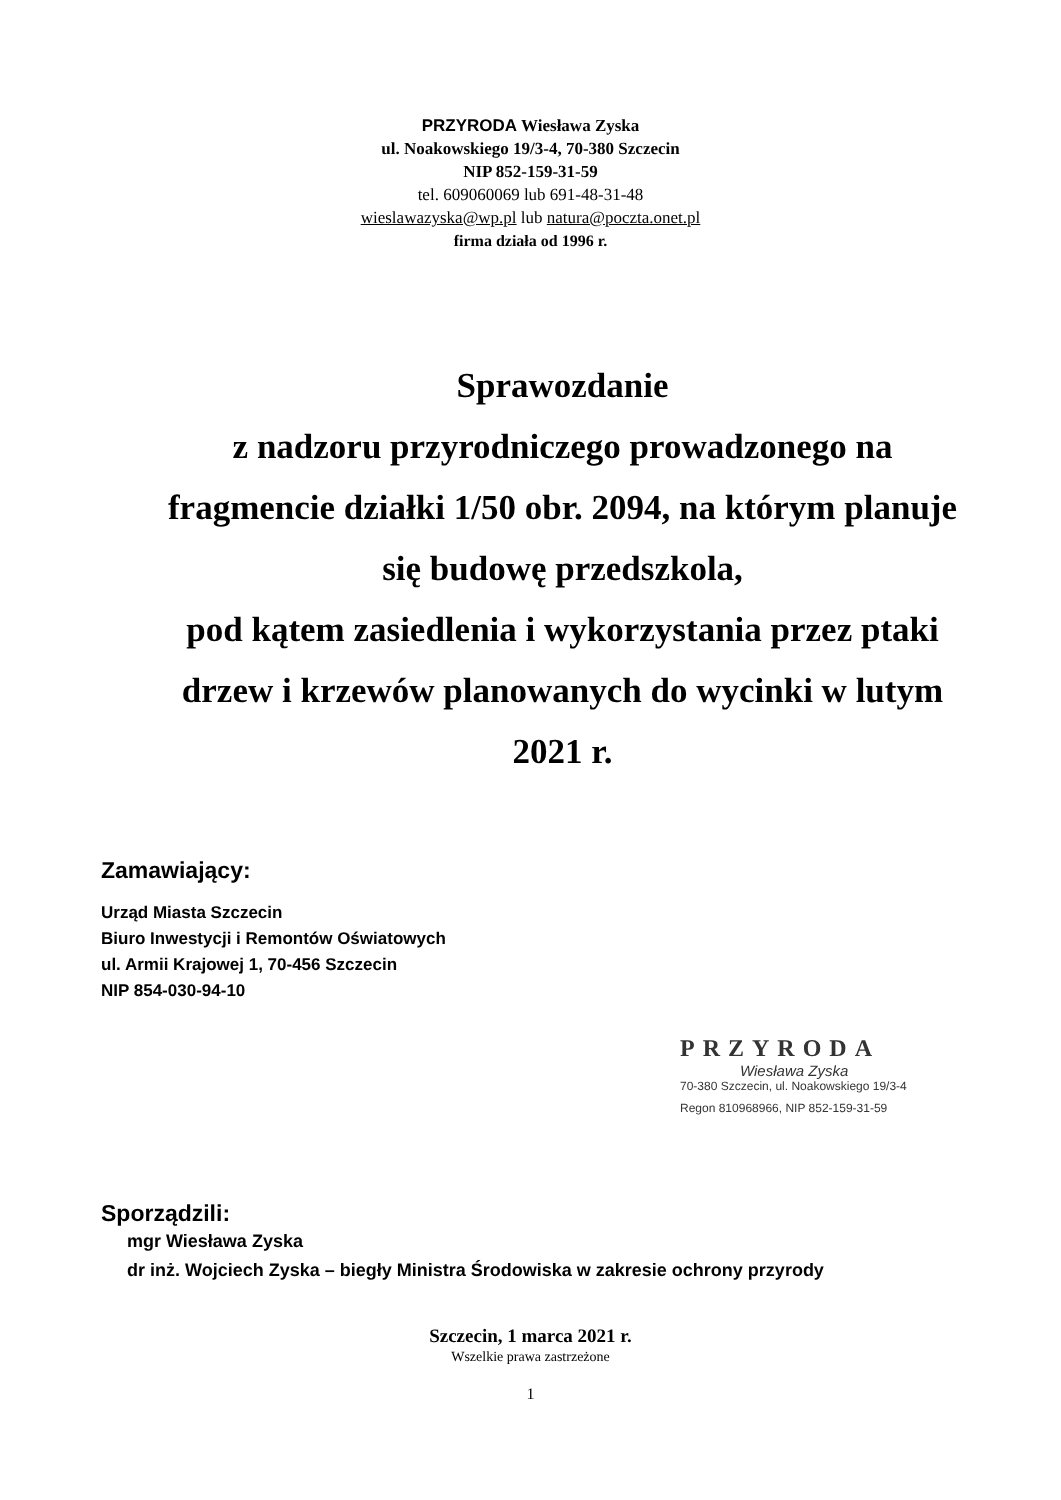PRZYRODA Wiesława Zyska
ul. Noakowskiego 19/3-4, 70-380 Szczecin
NIP 852-159-31-59
tel. 609060069 lub 691-48-31-48
wieslawazyska@wp.pl lub natura@poczta.onet.pl
firma działa od 1996 r.
Sprawozdanie
z nadzoru przyrodniczego prowadzonego na fragmencie działki 1/50 obr. 2094, na którym planuje się budowę przedszkola,
pod kątem zasiedlenia i wykorzystania przez ptaki drzew i krzewów planowanych do wycinki w lutym 2021 r.
Zamawiający:
Urząd Miasta Szczecin
Biuro Inwestycji i Remontów Oświatowych
ul. Armii Krajowej 1, 70-456 Szczecin
NIP 854-030-94-10
PRZYRODA
Wiesława Zyska
70-380 Szczecin, ul. Noakowskiego 19/3-4
Regon 810968966, NIP 852-159-31-59
Sporządzili:
mgr Wiesława Zyska
dr inż. Wojciech Zyska – biegły Ministra Środowiska w zakresie ochrony przyrody
Szczecin, 1 marca 2021 r.
Wszelkie prawa zastrzeżone
1